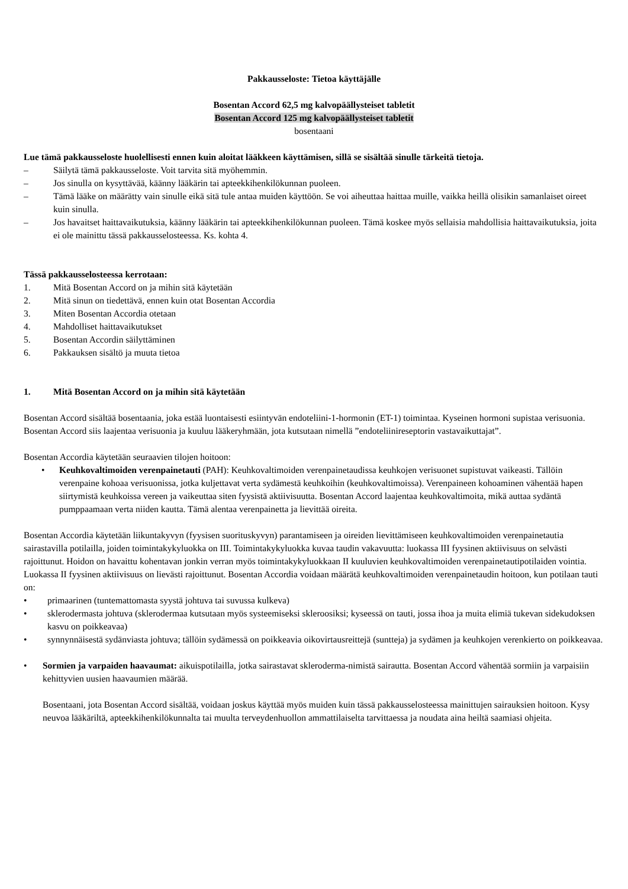Pakkausseloste: Tietoa käyttäjälle
Bosentan Accord 62,5 mg kalvopäällysteiset tabletit
Bosentan Accord 125 mg kalvopäällysteiset tabletit
bosentaani
Lue tämä pakkausseloste huolellisesti ennen kuin aloitat lääkkeen käyttämisen, sillä se sisältää sinulle tärkeitä tietoja.
– Säilytä tämä pakkausseloste. Voit tarvita sitä myöhemmin.
– Jos sinulla on kysyttävää, käänny lääkärin tai apteekkihenkilökunnan puoleen.
– Tämä lääke on määrätty vain sinulle eikä sitä tule antaa muiden käyttöön. Se voi aiheuttaa haittaa muille, vaikka heillä olisikin samanlaiset oireet kuin sinulla.
– Jos havaitset haittavaikutuksia, käänny lääkärin tai apteekkihenkilökunnan puoleen. Tämä koskee myös sellaisia mahdollisia haittavaikutuksia, joita ei ole mainittu tässä pakkausselosteessa. Ks. kohta 4.
Tässä pakkausselosteessa kerrotaan:
1. Mitä Bosentan Accord on ja mihin sitä käytetään
2. Mitä sinun on tiedettävä, ennen kuin otat Bosentan Accordia
3. Miten Bosentan Accordia otetaan
4. Mahdolliset haittavaikutukset
5. Bosentan Accordin säilyttäminen
6. Pakkauksen sisältö ja muuta tietoa
1. Mitä Bosentan Accord on ja mihin sitä käytetään
Bosentan Accord sisältää bosentaania, joka estää luontaisesti esiintyvän endoteliini-1-hormonin (ET-1) toimintaa. Kyseinen hormoni supistaa verisuonia. Bosentan Accord siis laajentaa verisuonia ja kuuluu lääkeryhmään, jota kutsutaan nimellä ”endoteliinireseptorin vastavaikuttajat”.
Bosentan Accordia käytetään seuraavien tilojen hoitoon:
• Keuhkovaltimoiden verenpainetauti (PAH): Keuhkovaltimoiden verenpainetaudissa keuhkojen verisuonet supistuvat vaikeasti. Tällöin verenpaine kohoaa verisuonissa, jotka kuljettavat verta sydämestä keuhkoihin (keuhkovaltimoissa). Verenpaineen kohoaminen vähentää hapen siirtymistä keuhkoissa vereen ja vaikeuttaa siten fyysistä aktiivisuutta. Bosentan Accord laajentaa keuhkovaltimoita, mikä auttaa sydäntä pumppaamaan verta niiden kautta. Tämä alentaa verenpainetta ja lievittää oireita.
Bosentan Accordia käytetään liikuntakyvyn (fyysisen suorituskyvyn) parantamiseen ja oireiden lievittämiseen keuhkovaltimoiden verenpainetautia sairastavilla potilailla, joiden toimintakykyluokka on III. Toimintakykyluokka kuvaa taudin vakavuutta: luokassa III fyysinen aktiivisuus on selvästi rajoittunut. Hoidon on havaittu kohentavan jonkin verran myös toimintakykyluokkaan II kuuluvien keuhkovaltimoiden verenpainetautipotilaiden vointia. Luokassa II fyysinen aktiivisuus on lievästi rajoittunut. Bosentan Accordia voidaan määrätä keuhkovaltimoiden verenpainetaudin hoitoon, kun potilaan tauti on:
• primaarinen (tuntemattomasta syystä johtuva tai suvussa kulkeva)
• sklerodermasta johtuva (sklerodermaa kutsutaan myös systeemiseksi skleroosiksi; kyseessä on tauti, jossa ihoa ja muita elimiä tukevan sidekudoksen kasvu on poikkeavaa)
• synnynnäisestä sydänviasta johtuva; tällöin sydämessä on poikkeavia oikovirtausreittejä (suntteja) ja sydämen ja keuhkojen verenkierto on poikkeavaa.
• Sormien ja varpaiden haavaumat: aikuispotilailla, jotka sairastavat skleroderma-nimistä sairautta. Bosentan Accord vähentää sormiin ja varpaisiin kehittyvien uusien haavaumien määrää.
Bosentaani, jota Bosentan Accord sisältää, voidaan joskus käyttää myös muiden kuin tässä pakkausselosteessa mainittujen sairauksien hoitoon. Kysy neuvoa lääkäriltä, apteekkihenkilökunnalta tai muulta terveydenhuollon ammattilaiselta tarvittaessa ja noudata aina heiltä saamiasi ohjeita.